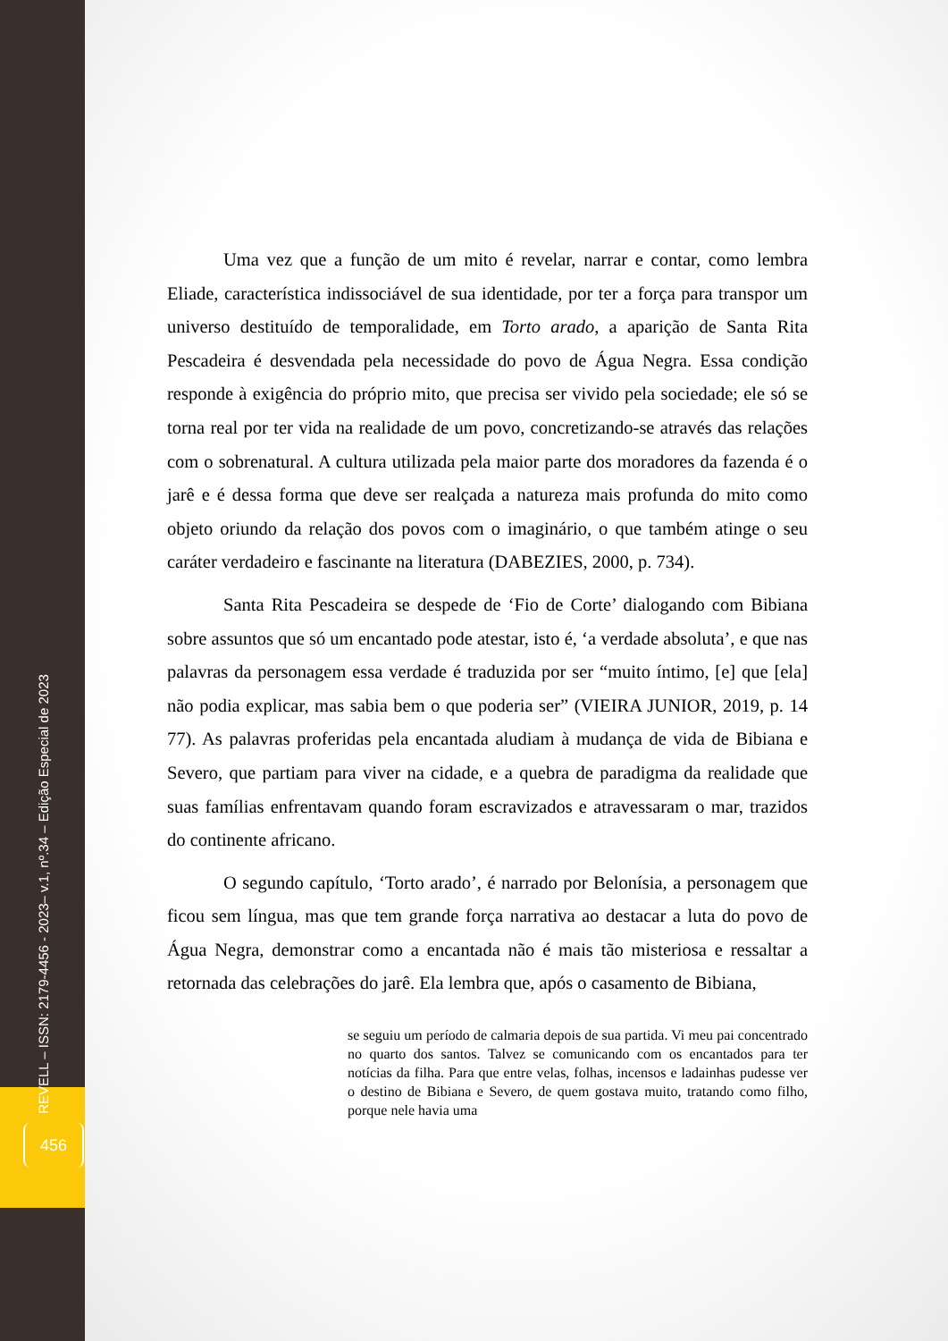REVELL – ISSN: 2179-4456 - 2023– v.1, nº.34 – Edição Especial de 2023
Uma vez que a função de um mito é revelar, narrar e contar, como lembra Eliade, característica indissociável de sua identidade, por ter a força para transpor um universo destituído de temporalidade, em Torto arado, a aparição de Santa Rita Pescadeira é desvendada pela necessidade do povo de Água Negra. Essa condição responde à exigência do próprio mito, que precisa ser vivido pela sociedade; ele só se torna real por ter vida na realidade de um povo, concretizando-se através das relações com o sobrenatural. A cultura utilizada pela maior parte dos moradores da fazenda é o jarê e é dessa forma que deve ser realçada a natureza mais profunda do mito como objeto oriundo da relação dos povos com o imaginário, o que também atinge o seu caráter verdadeiro e fascinante na literatura (DABEZIES, 2000, p. 734).
Santa Rita Pescadeira se despede de ‘Fio de Corte’ dialogando com Bibiana sobre assuntos que só um encantado pode atestar, isto é, ‘a verdade absoluta’, e que nas palavras da personagem essa verdade é traduzida por ser “muito íntimo, [e] que [ela] não podia explicar, mas sabia bem o que poderia ser” (VIEIRA JUNIOR, 2019, p. 14 77). As palavras proferidas pela encantada aludiam à mudança de vida de Bibiana e Severo, que partiam para viver na cidade, e a quebra de paradigma da realidade que suas famílias enfrentavam quando foram escravizados e atravessaram o mar, trazidos do continente africano.
O segundo capítulo, ‘Torto arado’, é narrado por Belonísia, a personagem que ficou sem língua, mas que tem grande força narrativa ao destacar a luta do povo de Água Negra, demonstrar como a encantada não é mais tão misteriosa e ressaltar a retornada das celebrações do jarê. Ela lembra que, após o casamento de Bibiana,
se seguiu um período de calmaria depois de sua partida. Vi meu pai concentrado no quarto dos santos. Talvez se comunicando com os encantados para ter notícias da filha. Para que entre velas, folhas, incensos e ladainhas pudesse ver o destino de Bibiana e Severo, de quem gostava muito, tratando como filho, porque nele havia uma
456